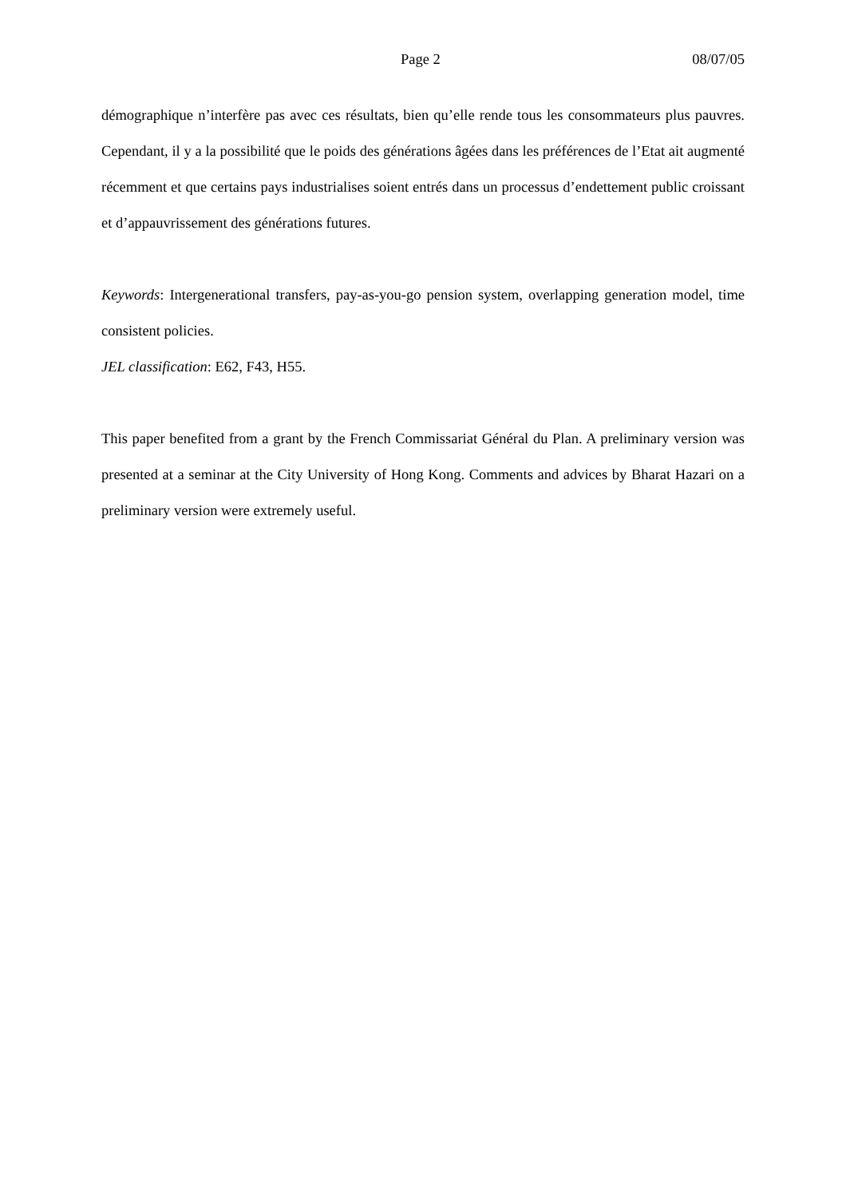Page 2 08/07/05
démographique n’interfère pas avec ces résultats, bien qu’elle rende tous les consommateurs plus pauvres. Cependant, il y a la possibilité que le poids des générations âgées dans les préférences de l’Etat ait augmenté récemment et que certains pays industrialises soient entrés dans un processus d’endettement public croissant et d’appauvrissement des générations futures.
Keywords: Intergenerational transfers, pay-as-you-go pension system, overlapping generation model, time consistent policies.
JEL classification: E62, F43, H55.
This paper benefited from a grant by the French Commissariat Général du Plan. A preliminary version was presented at a seminar at the City University of Hong Kong. Comments and advices by Bharat Hazari on a preliminary version were extremely useful.